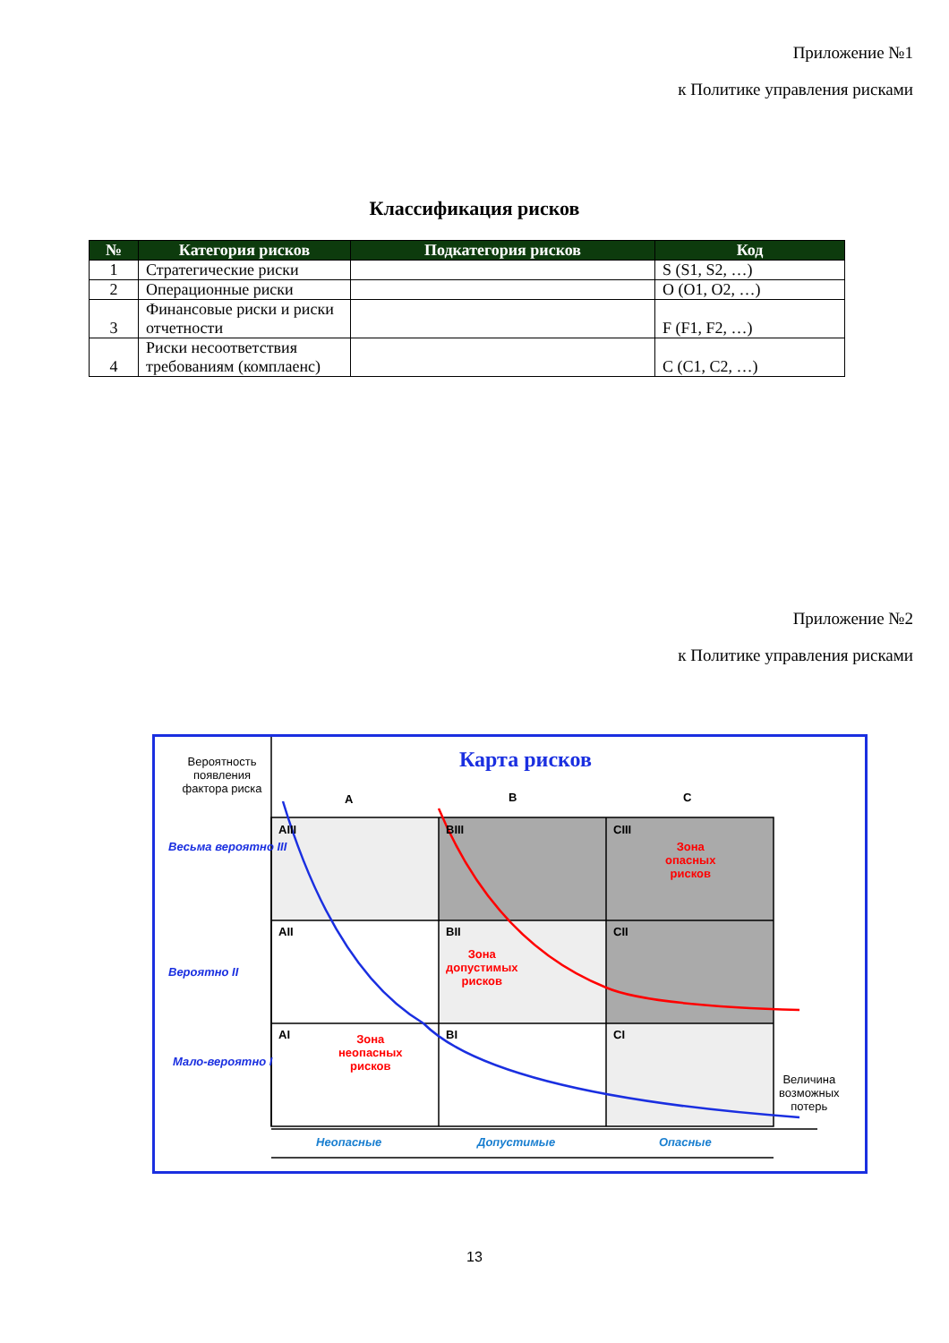Приложение №1
к Политике управления рисками
Классификация рисков
| № | Категория рисков | Подкатегория рисков | Код |
| --- | --- | --- | --- |
| 1 | Стратегические риски | | S (S1, S2, …) |
| 2 | Операционные риски | | O (O1, O2, …) |
| 3 | Финансовые риски и риски отчетности | | F (F1, F2, …) |
| 4 | Риски несоответствия требованиям (комплаенс) | | C (C1, C2, …) |
Приложение №2
к Политике управления рисками
Вероятность появления фактора риска
Карта рисков
A B C
Весьма вероятно III
Вероятно II
Мало-вероятно I
AIII BIII CIII
Зона
опасных
рисков
AII BII CII
Зона
допустимых
рисков
AI BI CI
Зона
неопасных
рисков
Величина
возможных
потерь
Неопасные Допустимые Опасные
13